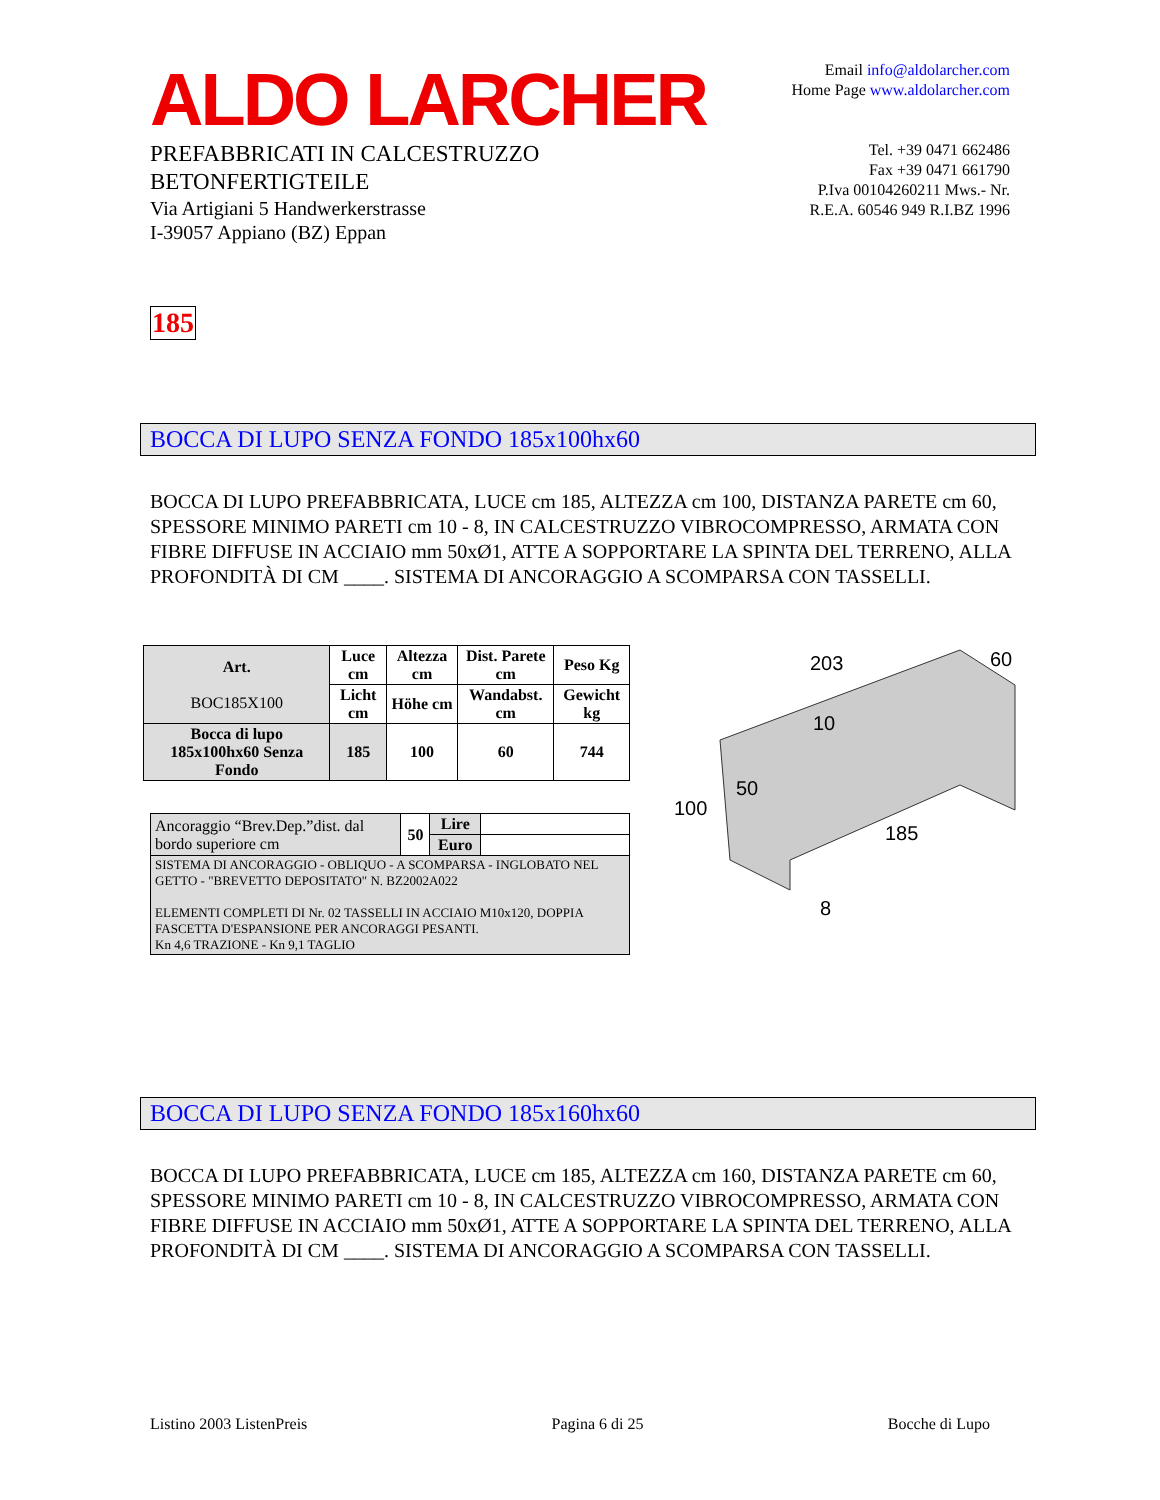ALDO LARCHER
PREFABBRICATI IN CALCESTRUZZO
BETONFERTIGTEILE
Via Artigiani 5 Handwerkerstrasse
I-39057 Appiano (BZ) Eppan
Email info@aldolarcher.com
Home Page www.aldolarcher.com
Tel. +39 0471 662486
Fax +39 0471 661790
P.Iva 00104260211 Mws.- Nr.
R.E.A. 60546 949 R.I.BZ 1996
185
BOCCA DI LUPO SENZA FONDO 185x100hx60
BOCCA DI LUPO PREFABBRICATA, LUCE cm 185, ALTEZZA cm 100, DISTANZA PARETE cm 60, SPESSORE MINIMO PARETI cm 10 - 8, IN CALCESTRUZZO VIBROCOMPRESSO, ARMATA CON FIBRE DIFFUSE IN ACCIAIO mm 50xØ1, ATTE A SOPPORTARE LA SPINTA DEL TERRENO, ALLA PROFONDITÀ DI CM ____. SISTEMA DI ANCORAGGIO A SCOMPARSA CON TASSELLI.
| Art. BOC185X100 | Luce cm | Altezza cm | Dist. Parete cm | Peso Kg |
| --- | --- | --- | --- | --- |
| | Licht cm | Höhe cm | Wandabst. cm | Gewicht kg |
| Bocca di lupo 185x100hx60 Senza Fondo | 185 | 100 | 60 | 744 |
| Ancoraggio “Brev.Dep.”dist. dal bordo superiore cm | 50 | Lire | |
| | | Euro | |
| SISTEMA DI ANCORAGGIO - OBLIQUO - A SCOMPARSA - INGLOBATO NEL GETTO - "BREVETTO DEPOSITATO" N. BZ2002A022 ELEMENTI COMPLETI DI Nr. 02 TASSELLI IN ACCIAIO M10x120, DOPPIA FASCETTA D'ESPANSIONE PER ANCORAGGI PESANTI. Kn 4,6 TRAZIONE - Kn 9,1 TAGLIO | | | |
203
60
10
50
100
185
8
BOCCA DI LUPO SENZA FONDO 185x160hx60
BOCCA DI LUPO PREFABBRICATA, LUCE cm 185, ALTEZZA cm 160, DISTANZA PARETE cm 60, SPESSORE MINIMO PARETI cm 10 - 8, IN CALCESTRUZZO VIBROCOMPRESSO, ARMATA CON FIBRE DIFFUSE IN ACCIAIO mm 50xØ1, ATTE A SOPPORTARE LA SPINTA DEL TERRENO, ALLA PROFONDITÀ DI CM ____. SISTEMA DI ANCORAGGIO A SCOMPARSA CON TASSELLI.
Listino 2003 ListenPreis Pagina 6 di 25 Bocche di Lupo